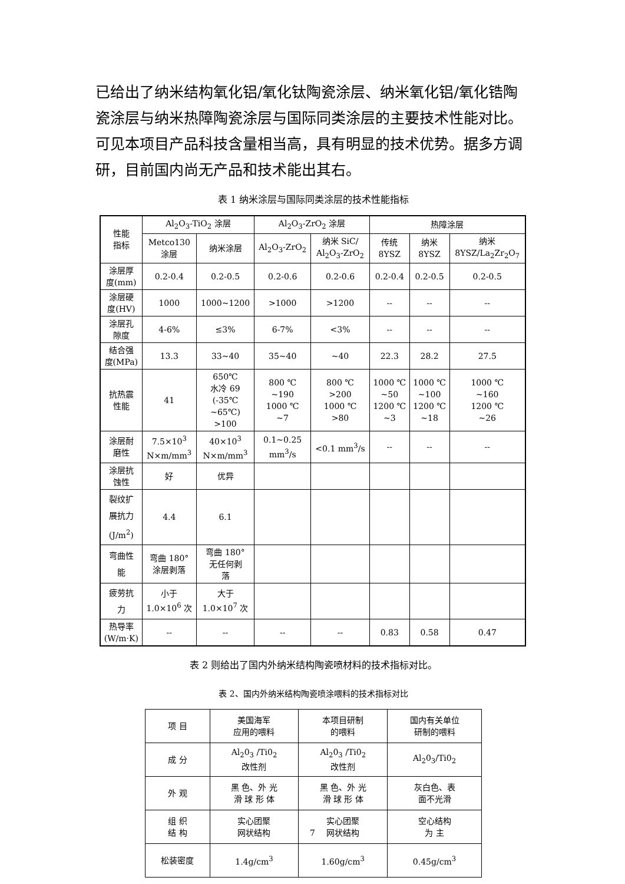已给出了纳米结构氧化铝/氧化钛陶瓷涂层、纳米氧化铝/氧化锆陶瓷涂层与纳米热障陶瓷涂层与国际同类涂层的主要技术性能对比。可见本项目产品科技含量相当高，具有明显的技术优势。据多方调研，目前国内尚无产品和技术能出其右。
表 1 纳米涂层与国际同类涂层的技术性能指标
| 性能 指标 | Al<sub>2</sub>O<sub>3</sub>-TiO<sub>2</sub> 涂层 | | Al<sub>2</sub>O<sub>3</sub>-ZrO<sub>2</sub> 涂层 | | 热障涂层 | | |
| --- | --- | --- | --- | --- | --- | --- | --- |
| | Metco130 涂层 | 纳米涂层 | Al<sub>2</sub>O<sub>3</sub>-ZrO<sub>2</sub> | 纳米 SiC/ Al<sub>2</sub>O<sub>3</sub>-ZrO<sub>2</sub> | 传统 8YSZ | 纳米 8YSZ | 纳米 8YSZ/La<sub>2</sub>Zr<sub>2</sub>O<sub>7</sub> |
| 涂层厚 度(mm) | 0.2-0.4 | 0.2-0.5 | 0.2-0.6 | 0.2-0.6 | 0.2-0.4 | 0.2-0.5 | 0.2-0.5 |
| 涂层硬 度(HV) | 1000 | 1000~1200 | >1000 | >1200 | -- | -- | -- |
| 涂层孔 隙度 | 4-6% | ≤3% | 6-7% | <3% | -- | -- | -- |
| 结合强 度(MPa) | 13.3 | 33~40 | 35~40 | ~40 | 22.3 | 28.2 | 27.5 |
| 抗热震 性能 | 41 | 650℃ 水冷 69 (-35℃ ~65℃) >100 | 800 ℃ ~190 1000 ℃ ~7 | 800 ℃ >200 1000 ℃ >80 | 1000 ℃ ~50 1200 ℃ ~3 | 1000 ℃ ~100 1200 ℃ ~18 | 1000 ℃ ~160 1200 ℃ ~26 |
| 涂层耐 磨性 | 7.5×10<sup>3</sup> N×m/mm<sup>3</sup> | 40×10<sup>3</sup> N×m/mm<sup>3</sup> | 0.1~0.25 mm<sup>3</sup>/s | <0.1 mm<sup>3</sup>/s | -- | -- | -- |
| 涂层抗 蚀性 | 好 | 优异 | | | | | |
| 裂纹扩 展抗力 (J/m<sup>2</sup>) | 4.4 | 6.1 | | | | | |
| 弯曲性 能 | 弯曲 180° 涂层剥落 | 弯曲 180° 无任何剥 落 | | | | | |
| 疲劳抗 力 | 小于 1.0×10<sup>6</sup> 次 | 大于 1.0×10<sup>7</sup> 次 | | | | | |
| 热导率 (W/m·K) | -- | -- | -- | -- | 0.83 | 0.58 | 0.47 |
表 2 则给出了国内外纳米结构陶瓷喷材料的技术指标对比。
表 2、国内外纳米结构陶瓷喷涂喂料的技术指标对比
| 项 目 | 美国海军 应用的喂料 | 本项目研制 的喂料 | 国内有关单位 研制的喂料 |
| --- | --- | --- | --- |
| 成 分 | Al<sub>2</sub>0<sub>3</sub> /Ti0<sub>2</sub> 改性剂 | Al<sub>2</sub>0<sub>3</sub> /Ti0<sub>2</sub> 改性剂 | Al<sub>2</sub>0<sub>3</sub>/Ti0<sub>2</sub> |
| 外 观 | 黑 色、外 光 滑 球 形 体 | 黑 色、外 光 滑 球 形 体 | 灰白色、表 面不光滑 |
| 组 织 结 构 | 实心团聚 网状结构 | 实心团聚 网状结构 | 空心结构 为 主 |
| 松装密度 | 1.4g/cm<sup>3</sup> | 1.60g/cm<sup>3</sup> | 0.45g/cm<sup>3</sup> |
7